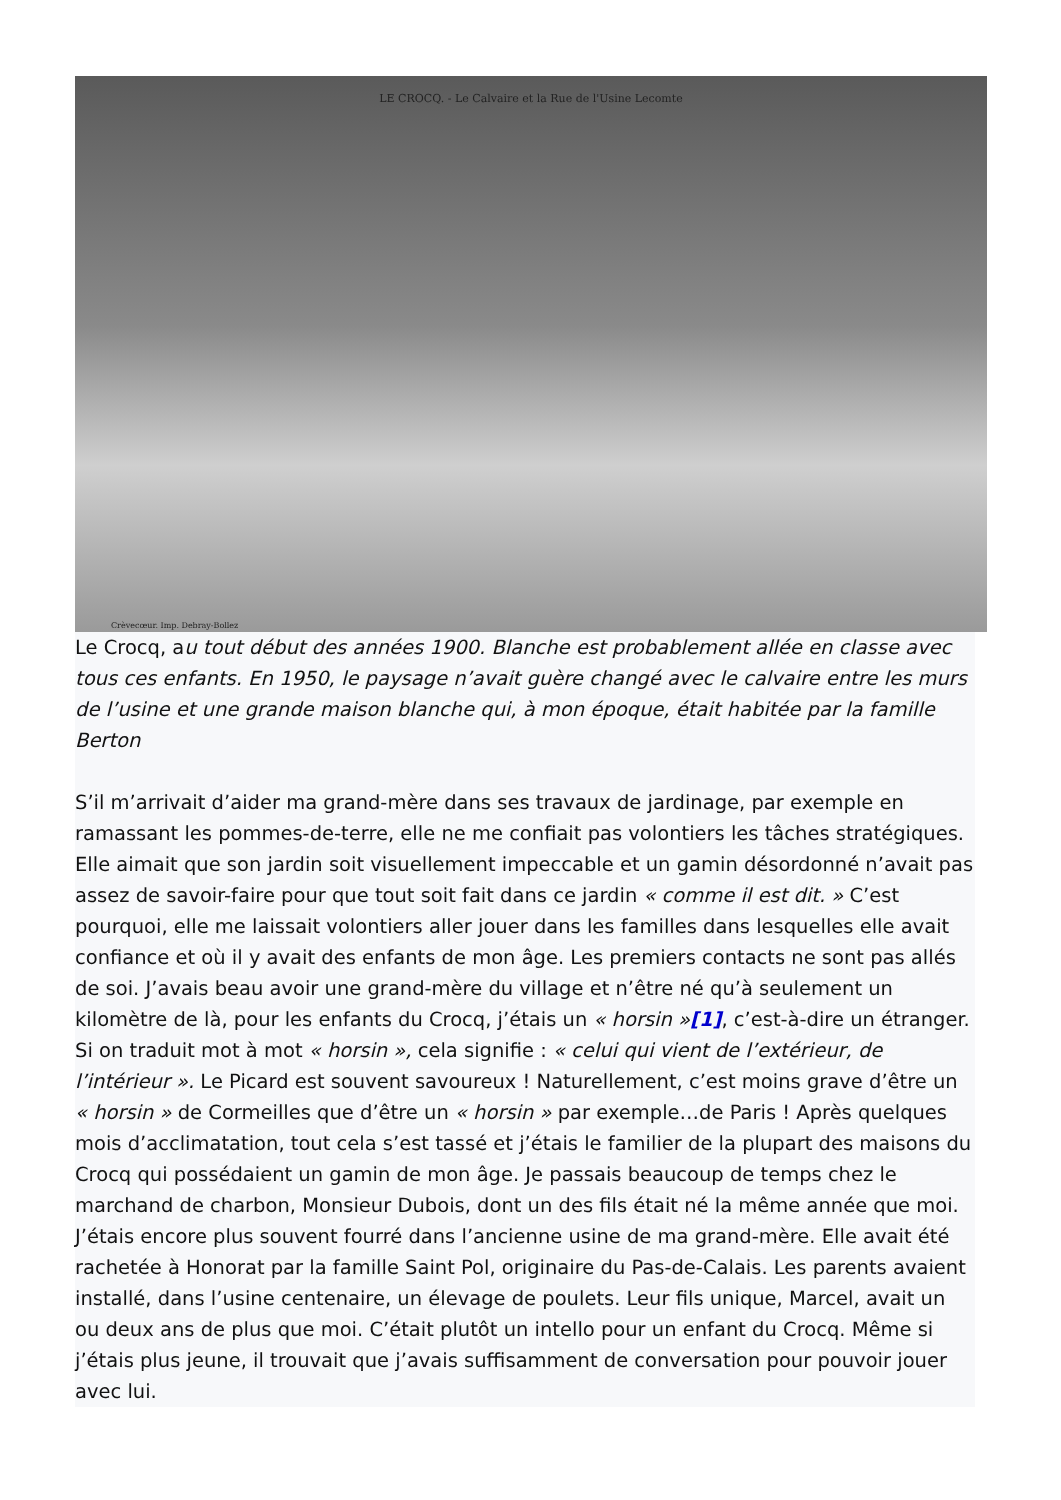LE CROCQ. - Le Calvaire et la Rue de l'Usine Lecomte
Crèvecœur. Imp. Debray-Bollez
Le Crocq, au tout début des années 1900. Blanche est probablement allée en classe avec tous ces enfants. En 1950, le paysage n’avait guère changé avec le calvaire entre les murs de l’usine et une grande maison blanche qui, à mon époque, était habitée par la famille Berton
S’il m’arrivait d’aider ma grand-mère dans ses travaux de jardinage, par exemple en ramassant les pommes-de-terre, elle ne me confiait pas volontiers les tâches stratégiques. Elle aimait que son jardin soit visuellement impeccable et un gamin désordonné n’avait pas assez de savoir-faire pour que tout soit fait dans ce jardin « comme il est dit. » C’est pourquoi, elle me laissait volontiers aller jouer dans les familles dans lesquelles elle avait confiance et où il y avait des enfants de mon âge. Les premiers contacts ne sont pas allés de soi. J’avais beau avoir une grand-mère du village et n’être né qu’à seulement un kilomètre de là, pour les enfants du Crocq, j’étais un « horsin »[1], c’est-à-dire un étranger. Si on traduit mot à mot « horsin », cela signifie : « celui qui vient de l’extérieur, de l’intérieur ». Le Picard est souvent savoureux ! Naturellement, c’est moins grave d’être un « horsin » de Cormeilles que d’être un « horsin » par exemple…de Paris ! Après quelques mois d’acclimatation, tout cela s’est tassé et j’étais le familier de la plupart des maisons du Crocq qui possédaient un gamin de mon âge. Je passais beaucoup de temps chez le marchand de charbon, Monsieur Dubois, dont un des fils était né la même année que moi. J’étais encore plus souvent fourré dans l’ancienne usine de ma grand-mère. Elle avait été rachetée à Honorat par la famille Saint Pol, originaire du Pas-de-Calais. Les parents avaient installé, dans l’usine centenaire, un élevage de poulets. Leur fils unique, Marcel, avait un ou deux ans de plus que moi. C’était plutôt un intello pour un enfant du Crocq. Même si j’étais plus jeune, il trouvait que j’avais suffisamment de conversation pour pouvoir jouer avec lui.